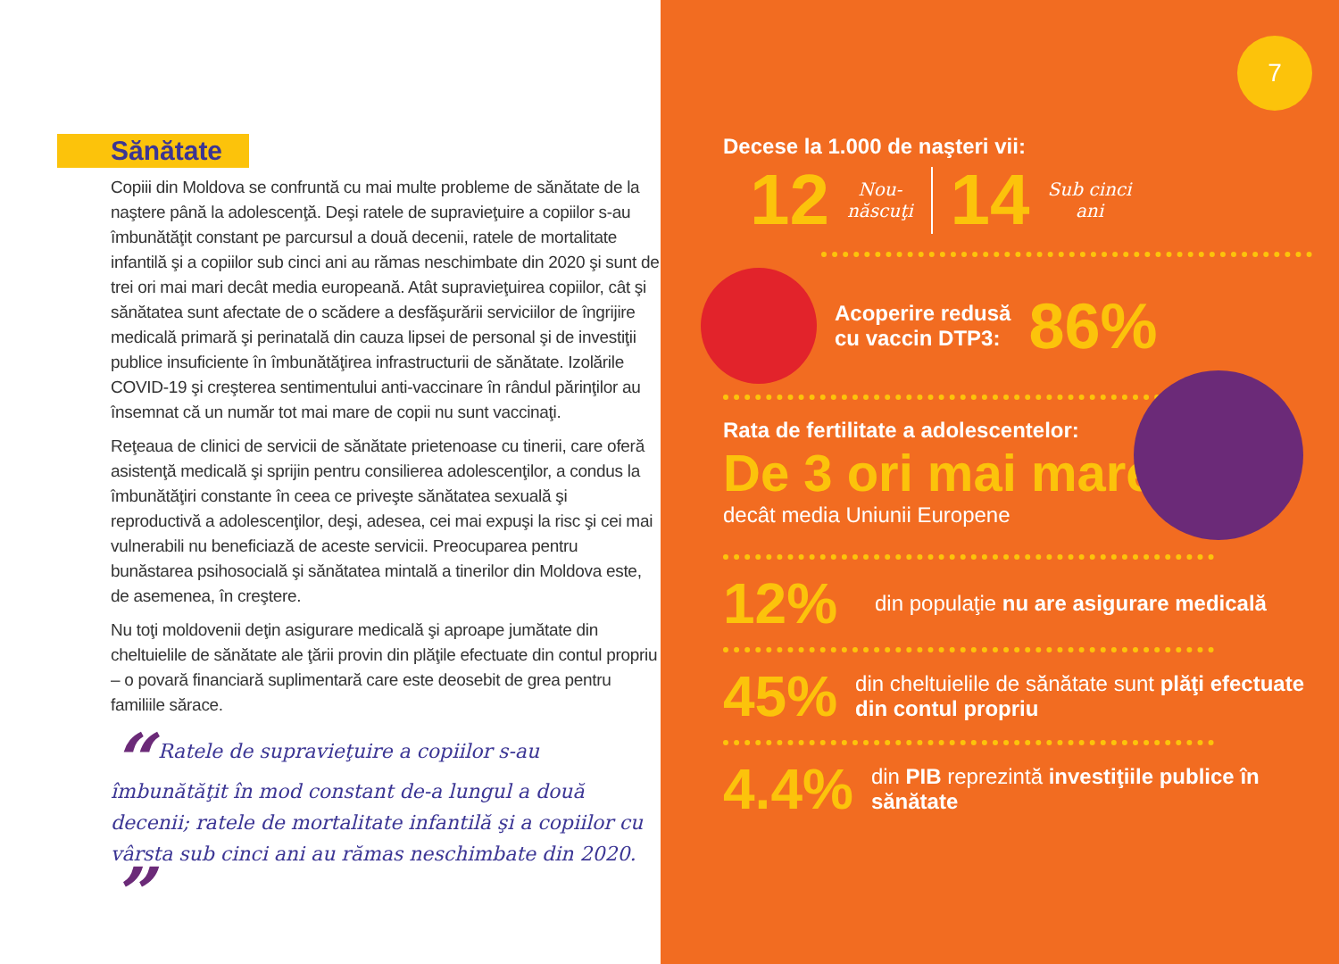Sănătate
Copiii din Moldova se confruntă cu mai multe probleme de sănătate de la naştere până la adolescenţă. Deşi ratele de supravieţuire a copiilor s-au îmbunătăţit constant pe parcursul a două decenii, ratele de mortalitate infantilă şi a copiilor sub cinci ani au rămas neschimbate din 2020 şi sunt de trei ori mai mari decât media europeană. Atât supravieţuirea copiilor, cât şi sănătatea sunt afectate de o scădere a desfăşurării serviciilor de îngrijire medicală primară şi perinatală din cauza lipsei de personal şi de investiţii publice insuficiente în îmbunătăţirea infrastructurii de sănătate. Izolările COVID-19 şi creşterea sentimentului anti-vaccinare în rândul părinţilor au însemnat că un număr tot mai mare de copii nu sunt vaccinaţi.
Reţeaua de clinici de servicii de sănătate prietenoase cu tinerii, care oferă asistenţă medicală şi sprijin pentru consilierea adolescenţilor, a condus la îmbunătăţiri constante în ceea ce priveşte sănătatea sexuală şi reproductivă a adolescenţilor, deşi, adesea, cei mai expuşi la risc şi cei mai vulnerabili nu beneficiază de aceste servicii. Preocuparea pentru bunăstarea psihosocială şi sănătatea mintală a tinerilor din Moldova este, de asemenea, în creştere.
Nu toţi moldovenii deţin asigurare medicală şi aproape jumătate din cheltuielile de sănătate ale ţării provin din plăţile efectuate din contul propriu – o povară financiară suplimentară care este deosebit de grea pentru familiile sărace.
“ Ratele de supravieţuire a copiilor s-au îmbunătăţit în mod constant de-a lungul a două decenii; ratele de mortalitate infantilă şi a copiilor cu vârsta sub cinci ani au rămas neschimbate din 2020. ”
7
Decese la 1.000 de naşteri vii:
12 Nou-
născuţi 14 Sub cinci
ani
Acoperire redusă
cu vaccin DTP3: 86%
Rata de fertilitate a adolescentelor:
De 3 ori mai mare
decât media Uniunii Europene
12% din populaţie nu are asigurare medicală
45% din cheltuielile de sănătate sunt plăţi efectuate din contul propriu
4.4% din PIB reprezintă investiţiile publice în sănătate